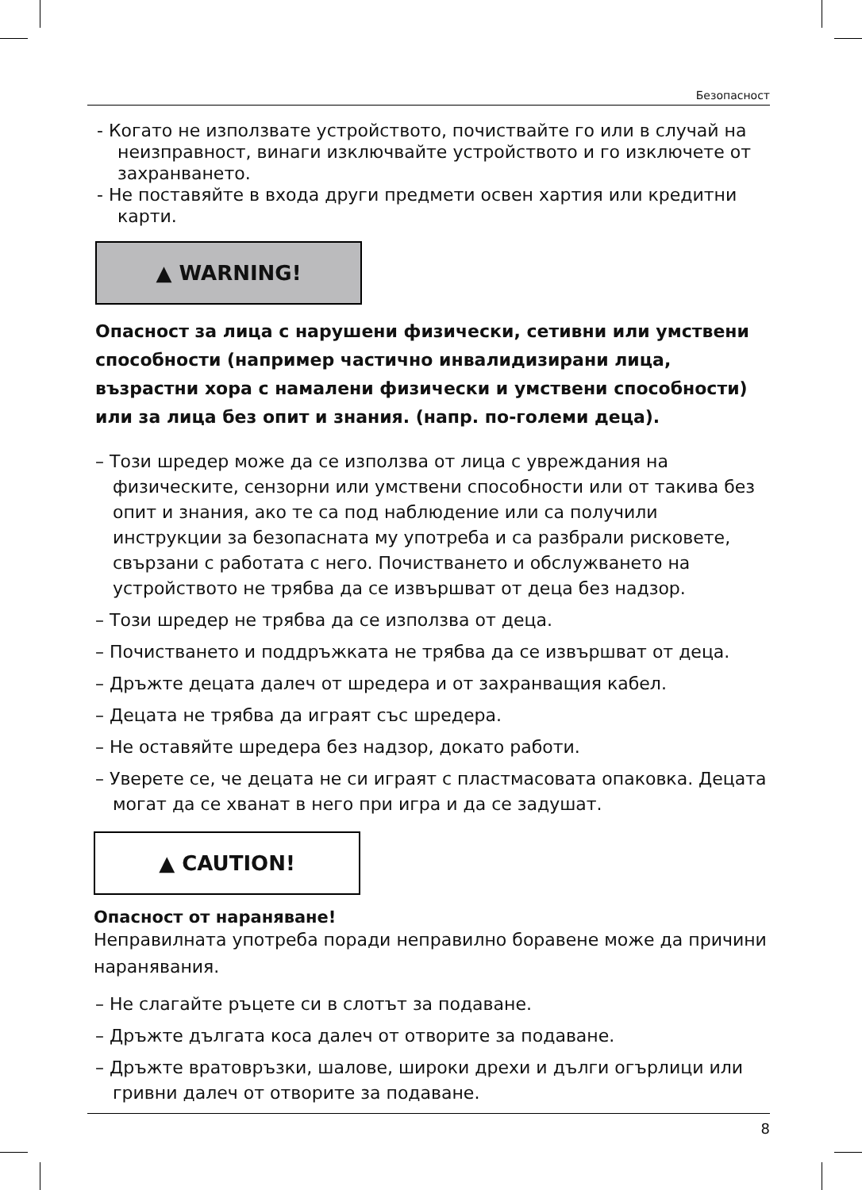Безопасност
- Когато не използвате устройството, почиствайте го или в случай на неизправност, винаги изключвайте устройството и го изключете от захранването.
- Не поставяйте в входа други предмети освен хартия или кредитни карти.
▲ WARNING!
Опасност за лица с нарушени физически, сетивни или умствени способности (например частично инвалидизирани лица, възрастни хора с намалени физически и умствени способности) или за лица без опит и знания. (напр. по-големи деца).
– Този шредер може да се използва от лица с увреждания на физическите, сензорни или умствени способности или от такива без опит и знания, ако те са под наблюдение или са получили инструкции за безопасната му употреба и са разбрали рисковете, свързани с работата с него. Почистването и обслужването на устройството не трябва да се извършват от деца без надзор.
– Този шредер не трябва да се използва от деца.
– Почистването и поддръжката не трябва да се извършват от деца.
– Дръжте децата далеч от шредера и от захранващия кабел.
– Децата не трябва да играят със шредера.
– Не оставяйте шредера без надзор, докато работи.
– Уверете се, че децата не си играят с пластмасовата опаковка. Децата могат да се хванат в него при игра и да се задушат.
▲ CAUTION!
Опасност от нараняване!
Неправилната употреба поради неправилно боравене може да причини наранявания.
– Не слагайте ръцете си в слотът за подаване.
– Дръжте дългата коса далеч от отворите за подаване.
– Дръжте вратовръзки, шалове, широки дрехи и дълги огърлици или гривни далеч от отворите за подаване.
8